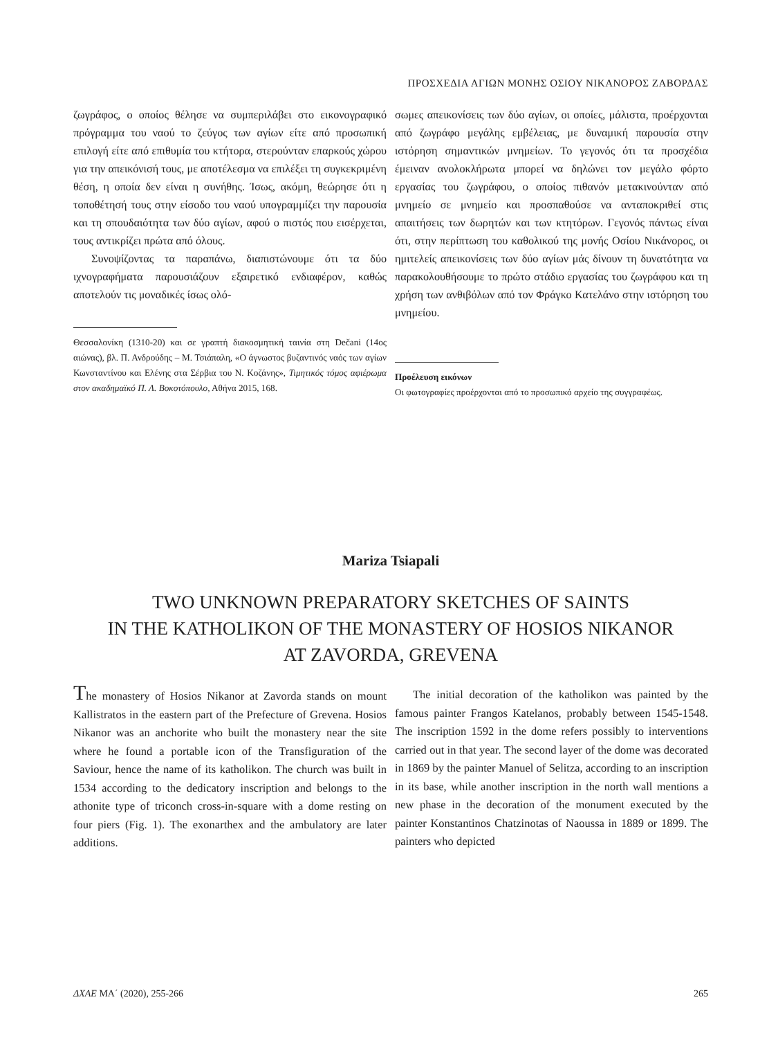ΠΡΟΣΧΕΔΙΑ ΑΓΙΩΝ ΜΟΝΗΣ ΟΣΙΟΥ ΝΙΚΑΝΟΡΟΣ ΖΑΒΟΡΔΑΣ
ζωγράφος, ο οποίος θέλησε να συμπεριλάβει στο εικονογραφικό πρόγραμμα του ναού το ζεύγος των αγίων είτε από προσωπική επιλογή είτε από επιθυμία του κτήτορα, στερούνταν επαρκούς χώρου για την απεικόνισή τους, με αποτέλεσμα να επιλέξει τη συγκεκριμένη θέση, η οποία δεν είναι η συνήθης. Ίσως, ακόμη, θεώρησε ότι η τοποθέτησή τους στην είσοδο του ναού υπογραμμίζει την παρουσία και τη σπουδαιότητα των δύο αγίων, αφού ο πιστός που εισέρχεται, τους αντικρίζει πρώτα από όλους.
Συνοψίζοντας τα παραπάνω, διαπιστώνουμε ότι τα δύο ιχνογραφήματα παρουσιάζουν εξαιρετικό ενδιαφέρον, καθώς αποτελούν τις μοναδικές ίσως ολό-
Θεσσαλονίκη (1310-20) και σε γραπτή διακοσμητική ταινία στη Dečani (14ος αιώνας), βλ. Π. Ανδρούδης – Μ. Τσιάπαλη, «Ο άγνωστος βυζαντινός ναός των αγίων Κωνσταντίνου και Ελένης στα Σέρβια του Ν. Κοζάνης», Τιμητικός τόμος αφιέρωμα στον ακαδημαϊκό Π. Λ. Βοκοτόπουλο, Αθήνα 2015, 168.
σωμες απεικονίσεις των δύο αγίων, οι οποίες, μάλιστα, προέρχονται από ζωγράφο μεγάλης εμβέλειας, με δυναμική παρουσία στην ιστόρηση σημαντικών μνημείων. Το γεγονός ότι τα προσχέδια έμειναν ανολοκλήρωτα μπορεί να δηλώνει τον μεγάλο φόρτο εργασίας του ζωγράφου, ο οποίος πιθανόν μετακινούνταν από μνημείο σε μνημείο και προσπαθούσε να ανταποκριθεί στις απαιτήσεις των δωρητών και των κτητόρων. Γεγονός πάντως είναι ότι, στην περίπτωση του καθολικού της μονής Οσίου Νικάνορος, οι ημιτελείς απεικονίσεις των δύο αγίων μάς δίνουν τη δυνατότητα να παρακολουθήσουμε το πρώτο στάδιο εργασίας του ζωγράφου και τη χρήση των ανθιβόλων από τον Φράγκο Κατελάνο στην ιστόρηση του μνημείου.
Προέλευση εικόνων
Οι φωτογραφίες προέρχονται από το προσωπικό αρχείο της συγγραφέως.
Mariza Tsiapali
TWO UNKNOWN PREPARATORY SKETCHES OF SAINTS
IN THE KATHOLIKON OF THE MONASTERY OF HOSIOS NIKANOR
AT ZAVORDA, GREVENA
The monastery of Hosios Nikanor at Zavorda stands on mount Kallistratos in the eastern part of the Prefecture of Grevena. Hosios Nikanor was an anchorite who built the monastery near the site where he found a portable icon of the Transfiguration of the Saviour, hence the name of its katholikon. The church was built in 1534 according to the dedicatory inscription and belongs to the athonite type of triconch cross-in-square with a dome resting on four piers (Fig. 1). The exonarthex and the ambulatory are later additions.
The initial decoration of the katholikon was painted by the famous painter Frangos Katelanos, probably between 1545-1548. The inscription 1592 in the dome refers possibly to interventions carried out in that year. The second layer of the dome was decorated in 1869 by the painter Manuel of Selitza, according to an inscription in its base, while another inscription in the north wall mentions a new phase in the decoration of the monument executed by the painter Konstantinos Chatzinotas of Naoussa in 1889 or 1899. The painters who depicted
ΔΧΑΕ ΜΑ΄ (2020), 255-266 265